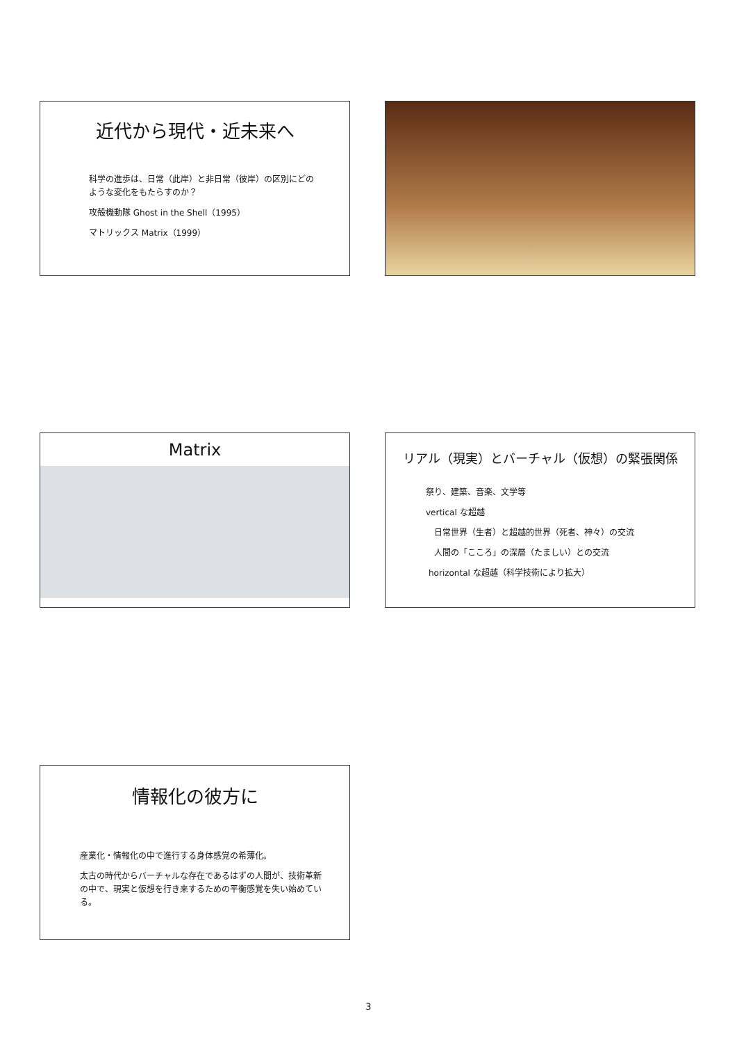近代から現代・近未来へ
科学の進歩は、日常（此岸）と非日常（彼岸）の区別にどのような変化をもたらすのか？
攻殻機動隊 Ghost in the Shell（1995）
マトリックス Matrix（1999）
Matrix
リアル（現実）とバーチャル（仮想）の緊張関係
祭り、建築、音楽、文学等
vertical な超越
日常世界（生者）と超越的世界（死者、神々）の交流
人間の「こころ」の深層（たましい）との交流
horizontal な超越（科学技術により拡大）
情報化の彼方に
産業化・情報化の中で進行する身体感覚の希薄化。
太古の時代からバーチャルな存在であるはずの人間が、技術革新の中で、現実と仮想を行き来するための平衡感覚を失い始めている。
3